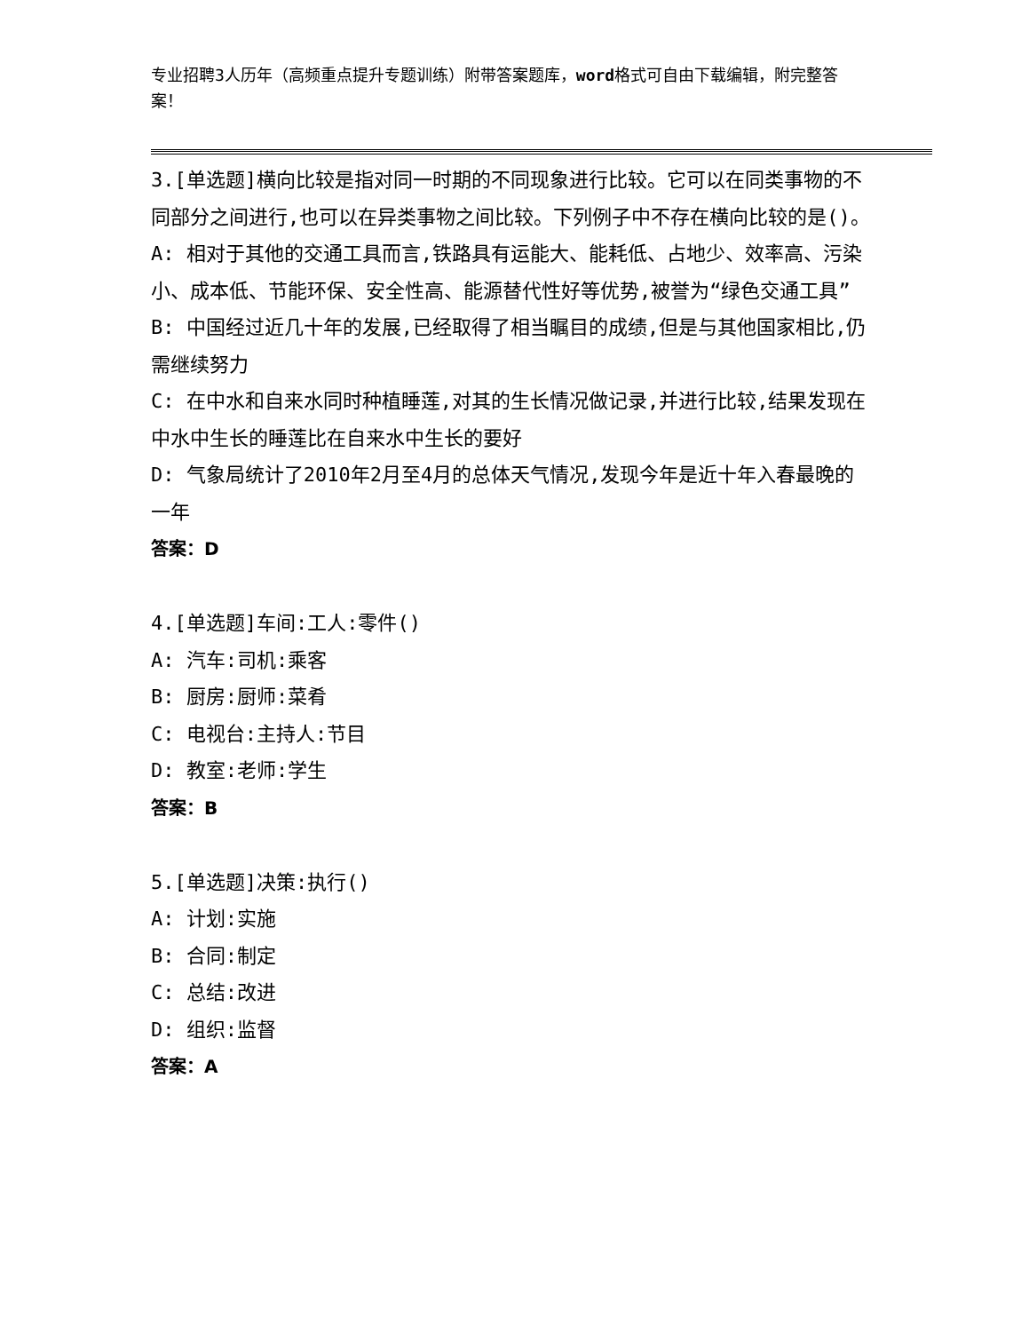专业招聘3人历年（高频重点提升专题训练）附带答案题库，word格式可自由下载编辑，附完整答案！
3.[单选题]横向比较是指对同一时期的不同现象进行比较。它可以在同类事物的不同部分之间进行,也可以在异类事物之间比较。下列例子中不存在横向比较的是()。
A: 相对于其他的交通工具而言,铁路具有运能大、能耗低、占地少、效率高、污染小、成本低、节能环保、安全性高、能源替代性好等优势,被誉为“绿色交通工具”
B: 中国经过近几十年的发展,已经取得了相当瞩目的成绩,但是与其他国家相比,仍需继续努力
C: 在中水和自来水同时种植睡莲,对其的生长情况做记录,并进行比较,结果发现在中水中生长的睡莲比在自来水中生长的要好
D: 气象局统计了2010年2月至4月的总体天气情况,发现今年是近十年入春最晚的一年
答案：D
4.[单选题]车间:工人:零件()
A: 汽车:司机:乘客
B: 厨房:厨师:菜肴
C: 电视台:主持人:节目
D: 教室:老师:学生
答案：B
5.[单选题]决策:执行()
A: 计划:实施
B: 合同:制定
C: 总结:改进
D: 组织:监督
答案：A